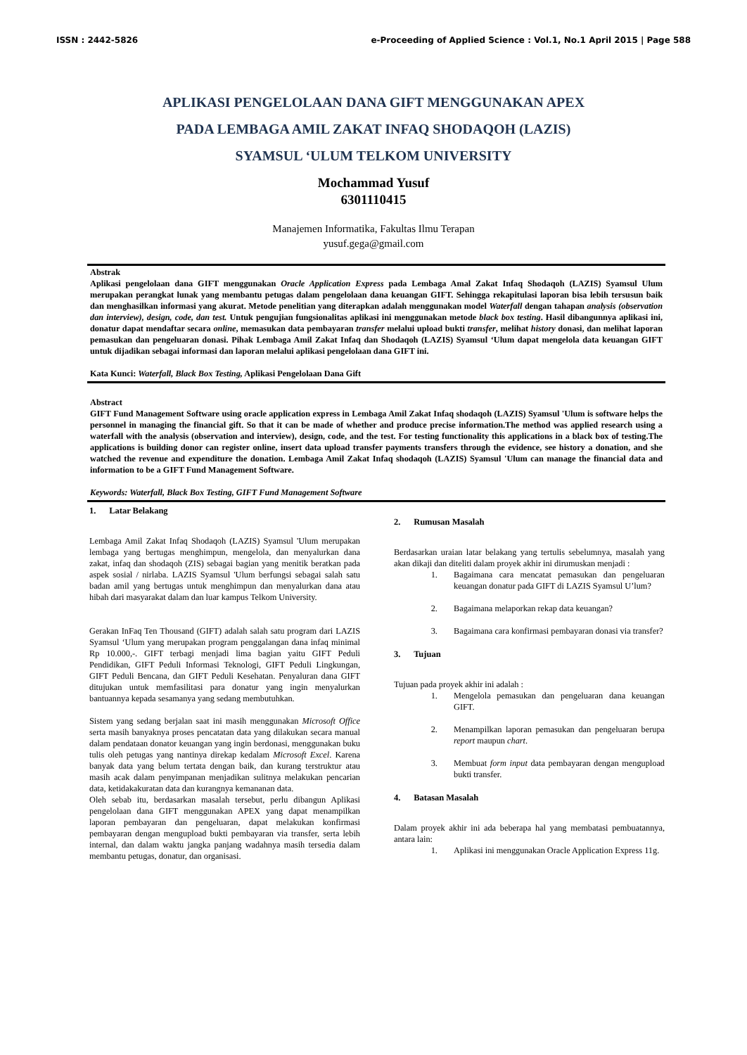ISSN : 2442-5826 e-Proceeding of Applied Science : Vol.1, No.1 April 2015 | Page 588
APLIKASI PENGELOLAAN DANA GIFT MENGGUNAKAN APEX
PADA LEMBAGA AMIL ZAKAT INFAQ SHODAQOH (LAZIS)
SYAMSUL ‘ULUM TELKOM UNIVERSITY
Mochammad Yusuf
6301110415
Manajemen Informatika, Fakultas Ilmu Terapan
yusuf.gega@gmail.com
Abstrak
Aplikasi pengelolaan dana GIFT menggunakan Oracle Application Express pada Lembaga Amal Zakat Infaq Shodaqoh (LAZIS) Syamsul Ulum merupakan perangkat lunak yang membantu petugas dalam pengelolaan dana keuangan GIFT. Sehingga rekapitulasi laporan bisa lebih tersusun baik dan menghasilkan informasi yang akurat. Metode penelitian yang diterapkan adalah menggunakan model Waterfall dengan tahapan analysis (observation dan interview), design, code, dan test. Untuk pengujian fungsionalitas aplikasi ini menggunakan metode black box testing. Hasil dibangunnya aplikasi ini, donatur dapat mendaftar secara online, memasukan data pembayaran transfer melalui upload bukti transfer, melihat history donasi, dan melihat laporan pemasukan dan pengeluaran donasi. Pihak Lembaga Amil Zakat Infaq dan Shodaqoh (LAZIS) Syamsul ‘Ulum dapat mengelola data keuangan GIFT untuk dijadikan sebagai informasi dan laporan melalui aplikasi pengelolaan dana GIFT ini.
Kata Kunci: Waterfall, Black Box Testing, Aplikasi Pengelolaan Dana Gift
Abstract
GIFT Fund Management Software using oracle application express in Lembaga Amil Zakat Infaq shodaqoh (LAZIS) Syamsul 'Ulum is software helps the personnel in managing the financial gift. So that it can be made of whether and produce precise information.The method was applied research using a waterfall with the analysis (observation and interview), design, code, and the test. For testing functionality this applications in a black box of testing.The applications is building donor can register online, insert data upload transfer payments transfers through the evidence, see history a donation, and she watched the revenue and expenditure the donation. Lembaga Amil Zakat Infaq shodaqoh (LAZIS) Syamsul 'Ulum can manage the financial data and information to be a GIFT Fund Management Software.
Keywords: Waterfall, Black Box Testing, GIFT Fund Management Software
1. Latar Belakang
Lembaga Amil Zakat Infaq Shodaqoh (LAZIS) Syamsul 'Ulum merupakan lembaga yang bertugas menghimpun, mengelola, dan menyalurkan dana zakat, infaq dan shodaqoh (ZIS) sebagai bagian yang menitik beratkan pada aspek sosial / nirlaba. LAZIS Syamsul 'Ulum berfungsi sebagai salah satu badan amil yang bertugas untuk menghimpun dan menyalurkan dana atau hibah dari masyarakat dalam dan luar kampus Telkom University.
Gerakan InFaq Ten Thousand (GIFT) adalah salah satu program dari LAZIS Syamsul ‘Ulum yang merupakan program penggalangan dana infaq minimal Rp 10.000,-. GIFT terbagi menjadi lima bagian yaitu GIFT Peduli Pendidikan, GIFT Peduli Informasi Teknologi, GIFT Peduli Lingkungan, GIFT Peduli Bencana, dan GIFT Peduli Kesehatan. Penyaluran dana GIFT ditujukan untuk memfasilitasi para donatur yang ingin menyalurkan bantuannya kepada sesamanya yang sedang membutuhkan.
Sistem yang sedang berjalan saat ini masih menggunakan Microsoft Office serta masih banyaknya proses pencatatan data yang dilakukan secara manual dalam pendataan donator keuangan yang ingin berdonasi, menggunakan buku tulis oleh petugas yang nantinya direkap kedalam Microsoft Excel. Karena banyak data yang belum tertata dengan baik, dan kurang terstruktur atau masih acak dalam penyimpanan menjadikan sulitnya melakukan pencarian data, ketidakakuratan data dan kurangnya kemananan data.
Oleh sebab itu, berdasarkan masalah tersebut, perlu dibangun Aplikasi pengelolaan dana GIFT menggunakan APEX yang dapat menampilkan laporan pembayaran dan pengeluaran, dapat melakukan konfirmasi pembayaran dengan mengupload bukti pembayaran via transfer, serta lebih internal, dan dalam waktu jangka panjang wadahnya masih tersedia dalam membantu petugas, donatur, dan organisasi.
2. Rumusan Masalah
Berdasarkan uraian latar belakang yang tertulis sebelumnya, masalah yang akan dikaji dan diteliti dalam proyek akhir ini dirumuskan menjadi :
1. Bagaimana cara mencatat pemasukan dan pengeluaran keuangan donatur pada GIFT di LAZIS Syamsul U’lum?
2. Bagaimana melaporkan rekap data keuangan?
3. Bagaimana cara konfirmasi pembayaran donasi via transfer?
3. Tujuan
Tujuan pada proyek akhir ini adalah :
1. Mengelola pemasukan dan pengeluaran dana keuangan GIFT.
2. Menampilkan laporan pemasukan dan pengeluaran berupa report maupun chart.
3. Membuat form input data pembayaran dengan mengupload bukti transfer.
4. Batasan Masalah
Dalam proyek akhir ini ada beberapa hal yang membatasi pembuatannya, antara lain:
1. Aplikasi ini menggunakan Oracle Application Express 11g.